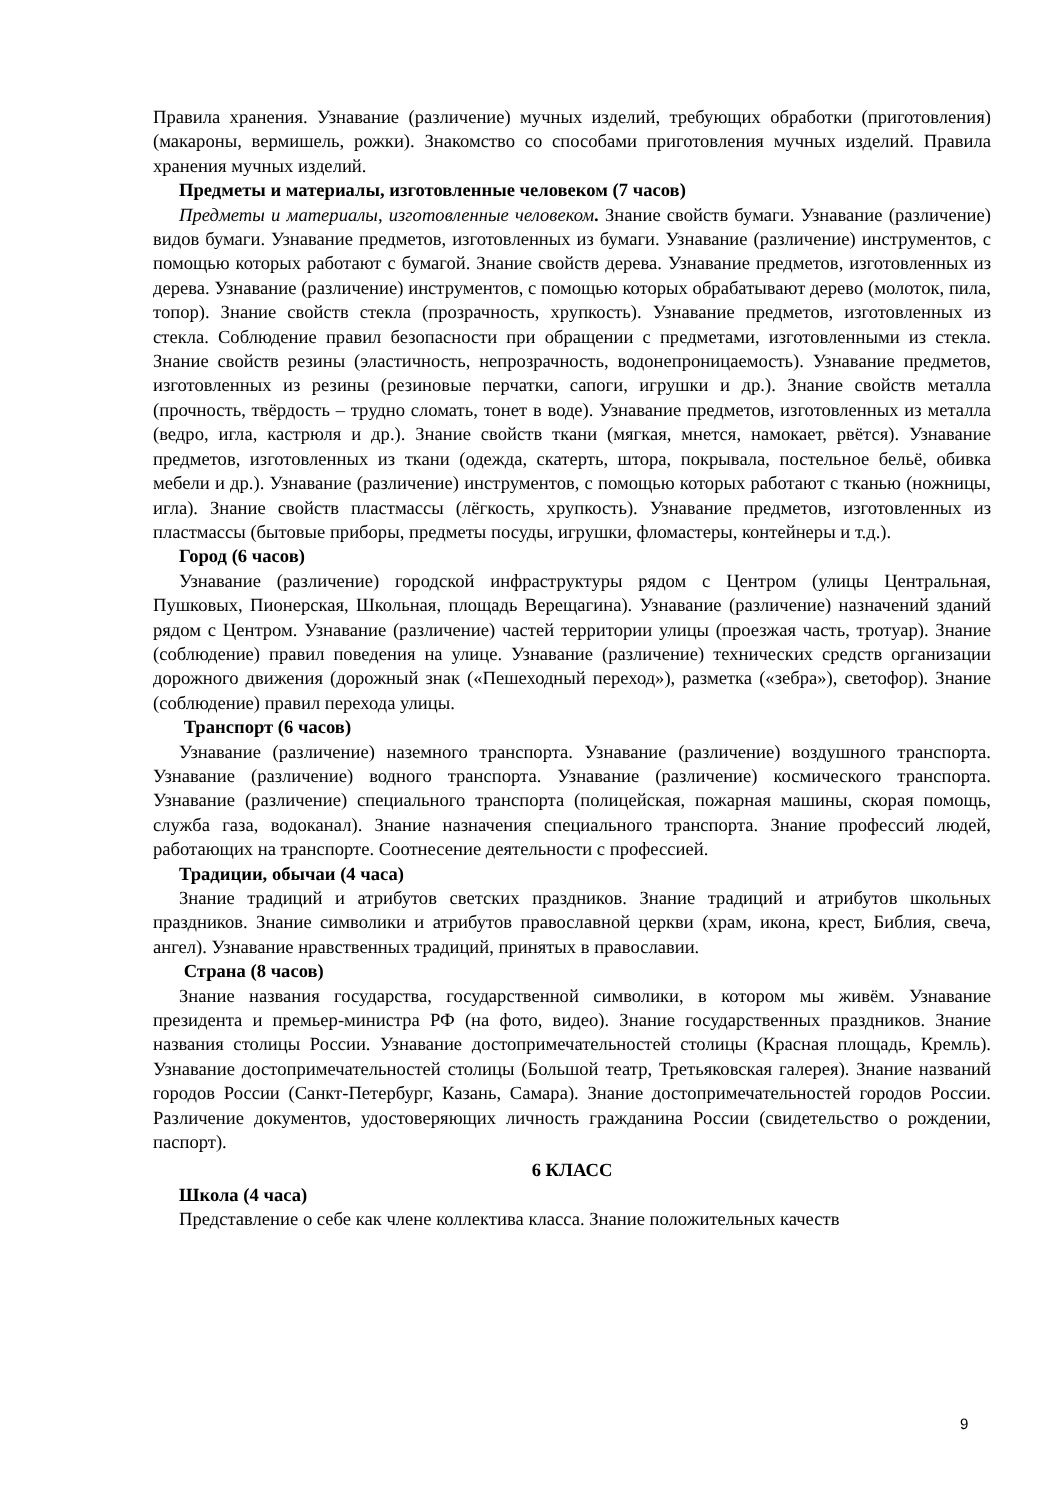Правила хранения. Узнавание (различение) мучных изделий, требующих обработки (приготовления) (макароны, вермишель, рожки). Знакомство со способами приготовления мучных изделий. Правила хранения мучных изделий.
Предметы и материалы, изготовленные человеком (7 часов)
Предметы и материалы, изготовленные человеком. Знание свойств бумаги. Узнавание (различение) видов бумаги. Узнавание предметов, изготовленных из бумаги. Узнавание (различение) инструментов, с помощью которых работают с бумагой. Знание свойств дерева. Узнавание предметов, изготовленных из дерева. Узнавание (различение) инструментов, с помощью которых обрабатывают дерево (молоток, пила, топор). Знание свойств стекла (прозрачность, хрупкость). Узнавание предметов, изготовленных из стекла. Соблюдение правил безопасности при обращении с предметами, изготовленными из стекла. Знание свойств резины (эластичность, непрозрачность, водонепроницаемость). Узнавание предметов, изготовленных из резины (резиновые перчатки, сапоги, игрушки и др.). Знание свойств металла (прочность, твёрдость – трудно сломать, тонет в воде). Узнавание предметов, изготовленных из металла (ведро, игла, кастрюля и др.). Знание свойств ткани (мягкая, мнется, намокает, рвётся). Узнавание предметов, изготовленных из ткани (одежда, скатерть, штора, покрывала, постельное бельё, обивка мебели и др.). Узнавание (различение) инструментов, с помощью которых работают с тканью (ножницы, игла). Знание свойств пластмассы (лёгкость, хрупкость). Узнавание предметов, изготовленных из пластмассы (бытовые приборы, предметы посуды, игрушки, фломастеры, контейнеры и т.д.).
Город (6 часов)
Узнавание (различение) городской инфраструктуры рядом с Центром (улицы Центральная, Пушковых, Пионерская, Школьная, площадь Верещагина). Узнавание (различение) назначений зданий рядом с Центром. Узнавание (различение) частей территории улицы (проезжая часть, тротуар). Знание (соблюдение) правил поведения на улице. Узнавание (различение) технических средств организации дорожного движения (дорожный знак («Пешеходный переход»), разметка («зебра»), светофор). Знание (соблюдение) правил перехода улицы.
Транспорт (6 часов)
Узнавание (различение) наземного транспорта. Узнавание (различение) воздушного транспорта. Узнавание (различение) водного транспорта. Узнавание (различение) космического транспорта. Узнавание (различение) специального транспорта (полицейская, пожарная машины, скорая помощь, служба газа, водоканал). Знание назначения специального транспорта. Знание профессий людей, работающих на транспорте. Соотнесение деятельности с профессией.
Традиции, обычаи (4 часа)
Знание традиций и атрибутов светских праздников. Знание традиций и атрибутов школьных праздников. Знание символики и атрибутов православной церкви (храм, икона, крест, Библия, свеча, ангел). Узнавание нравственных традиций, принятых в православии.
Страна (8 часов)
Знание названия государства, государственной символики, в котором мы живём. Узнавание президента и премьер-министра РФ (на фото, видео). Знание государственных праздников. Знание названия столицы России. Узнавание достопримечательностей столицы (Красная площадь, Кремль). Узнавание достопримечательностей столицы (Большой театр, Третьяковская галерея). Знание названий городов России (Санкт-Петербург, Казань, Самара). Знание достопримечательностей городов России. Различение документов, удостоверяющих личность гражданина России (свидетельство о рождении, паспорт).
6 КЛАСС
Школа (4 часа)
Представление о себе как члене коллектива класса. Знание положительных качеств
9